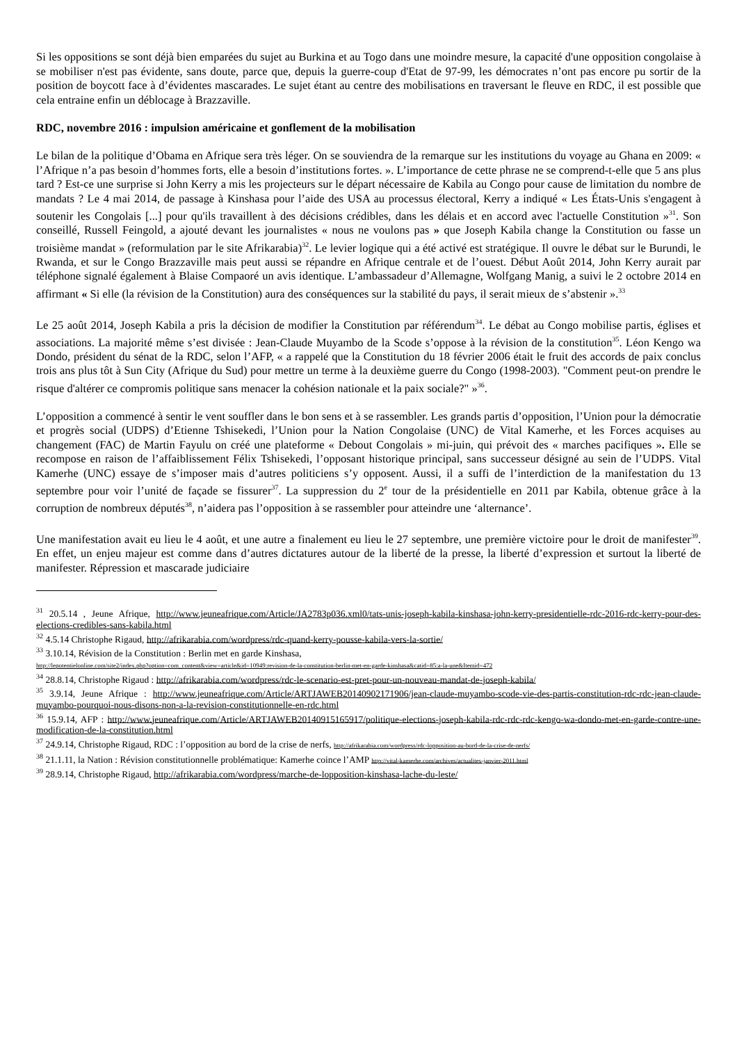Si les oppositions se sont déjà bien emparées du sujet au Burkina et au Togo dans une moindre mesure, la capacité d'une opposition congolaise à se mobiliser n'est pas évidente, sans doute, parce que, depuis la guerre-coup d'Etat de 97-99, les démocrates n’ont pas encore pu sortir de la position de boycott face à d’évidentes mascarades. Le sujet étant au centre des mobilisations en traversant le fleuve en RDC, il est possible que cela entraine enfin un déblocage à Brazzaville.
RDC, novembre 2016 : impulsion américaine et gonflement de la mobilisation
Le bilan de la politique d’Obama en Afrique sera très léger. On se souviendra de la remarque sur les institutions du voyage au Ghana en 2009: « l’Afrique n’a pas besoin d’hommes forts, elle a besoin d’institutions fortes. ». L’importance de cette phrase ne se comprend-t-elle que 5 ans plus tard ? Est-ce une surprise si John Kerry a mis les projecteurs sur le départ nécessaire de Kabila au Congo pour cause de limitation du nombre de mandats ? Le 4 mai 2014, de passage à Kinshasa pour l’aide des USA au processus électoral, Kerry a indiqué « Les États-Unis s'engagent à soutenir les Congolais [...] pour qu'ils travaillent à des décisions crédibles, dans les délais et en accord avec l'actuelle Constitution »<sup>31</sup>. Son conseillé, Russell Feingold, a ajouté devant les journalistes « nous ne voulons pas » que Joseph Kabila change la Constitution ou fasse un troisième mandat » (reformulation par le site Afrikarabia)<sup>32</sup>. Le levier logique qui a été activé est stratégique. Il ouvre le débat sur le Burundi, le Rwanda, et sur le Congo Brazzaville mais peut aussi se répandre en Afrique centrale et de l’ouest. Début Août 2014, John Kerry aurait par téléphone signalé également à Blaise Compaoré un avis identique. L’ambassadeur d’Allemagne, Wolfgang Manig, a suivi le 2 octobre 2014 en affirmant « Si elle (la révision de la Constitution) aura des conséquences sur la stabilité du pays, il serait mieux de s’abstenir ».<sup>33</sup>
Le 25 août 2014, Joseph Kabila a pris la décision de modifier la Constitution par référendum<sup>34</sup>. Le débat au Congo mobilise partis, églises et associations. La majorité même s’est divisée : Jean-Claude Muyambo de la Scode s’oppose à la révision de la constitution<sup>35</sup>. Léon Kengo wa Dondo, président du sénat de la RDC, selon l’AFP, « a rappelé que la Constitution du 18 février 2006 était le fruit des accords de paix conclus trois ans plus tôt à Sun City (Afrique du Sud) pour mettre un terme à la deuxième guerre du Congo (1998-2003). "Comment peut-on prendre le risque d'altérer ce compromis politique sans menacer la cohésion nationale et la paix sociale?" »<sup>36</sup>.
L’opposition a commencé à sentir le vent souffler dans le bon sens et à se rassembler. Les grands partis d’opposition, l’Union pour la démocratie et progrès social (UDPS) d’Etienne Tshisekedi, l’Union pour la Nation Congolaise (UNC) de Vital Kamerhe, et les Forces acquises au changement (FAC) de Martin Fayulu on créé une plateforme « Debout Congolais » mi-juin, qui prévoit des « marches pacifiques ». Elle se recompose en raison de l’affaiblissement Félix Tshisekedi, l’opposant historique principal, sans successeur désigné au sein de l’UDPS. Vital Kamerhe (UNC) essaye de s’imposer mais d’autres politiciens s’y opposent. Aussi, il a suffi de l’interdiction de la manifestation du 13 septembre pour voir l’unité de façade se fissurer<sup>37</sup>. La suppression du 2<sup>e</sup> tour de la présidentielle en 2011 par Kabila, obtenue grâce à la corruption de nombreux députés<sup>38</sup>, n’aidera pas l’opposition à se rassembler pour atteindre une ‘alternance’.
Une manifestation avait eu lieu le 4 août, et une autre a finalement eu lieu le 27 septembre, une première victoire pour le droit de manifester<sup>39</sup>. En effet, un enjeu majeur est comme dans d’autres dictatures autour de la liberté de la presse, la liberté d’expression et surtout la liberté de manifester. Répression et mascarade judiciaire
<sup>31</sup> 20.5.14 , Jeune Afrique, http://www.jeuneafrique.com/Article/JA2783p036.xml0/tats-unis-joseph-kabila-kinshasa-john-kerry-presidentielle-rdc-2016-rdc-kerry-pour-des-elections-credibles-sans-kabila.html
<sup>32</sup> 4.5.14 Christophe Rigaud, http://afrikarabia.com/wordpress/rdc-quand-kerry-pousse-kabila-vers-la-sortie/
<sup>33</sup> 3.10.14, Révision de la Constitution : Berlin met en garde Kinshasa,
http://lepotentielonline.com/site2/index.php?option=com_content&view=article&id=10949:revision-de-la-constitution-berlin-met-en-garde-kinshasa&catid=85:a-la-une&Itemid=472
<sup>34</sup> 28.8.14, Christophe Rigaud : http://afrikarabia.com/wordpress/rdc-le-scenario-est-pret-pour-un-nouveau-mandat-de-joseph-kabila/
<sup>35</sup> 3.9.14, Jeune Afrique : http://www.jeuneafrique.com/Article/ARTJAWEB20140902171906/jean-claude-muyambo-scode-vie-des-partis-constitution-rdc-rdc-jean-claude-muyambo-pourquoi-nous-disons-non-a-la-revision-constitutionnelle-en-rdc.html
<sup>36</sup> 15.9.14, AFP : http://www.jeuneafrique.com/Article/ARTJAWEB20140915165917/politique-elections-joseph-kabila-rdc-rdc-rdc-kengo-wa-dondo-met-en-garde-contre-une-modification-de-la-constitution.html
<sup>37</sup> 24.9.14, Christophe Rigaud, RDC : l’opposition au bord de la crise de nerfs, http://afrikarabia.com/wordpress/rdc-lopposition-au-bord-de-la-crise-de-nerfs/
<sup>38</sup> 21.1.11, la Nation : Révision constitutionnelle problématique: Kamerhe coince l’AMP http://vital-kamerhe.com/archives/actualites-janvier-2011.html
<sup>39</sup> 28.9.14, Christophe Rigaud, http://afrikarabia.com/wordpress/marche-de-lopposition-kinshasa-lache-du-leste/